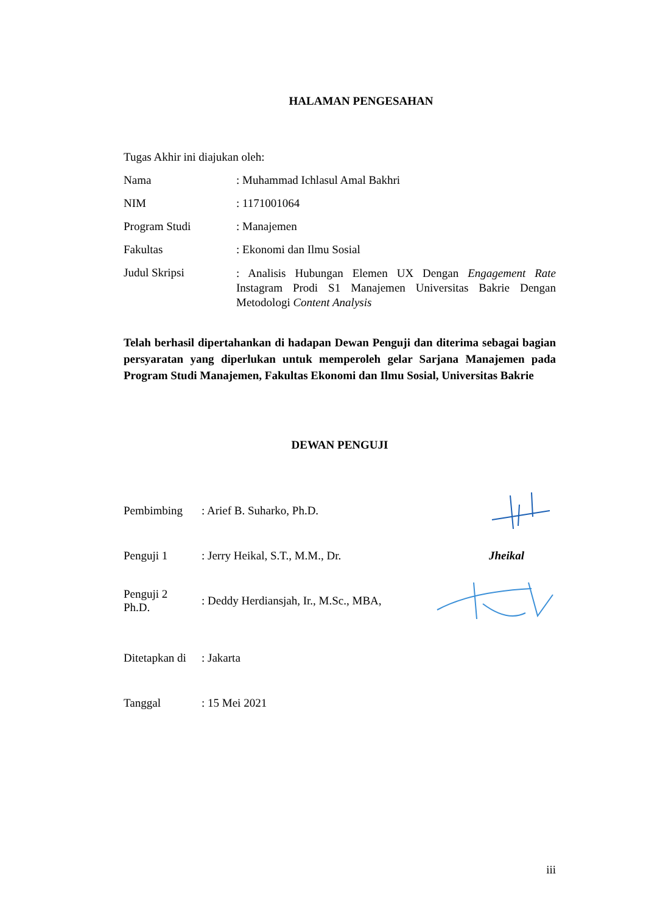HALAMAN PENGESAHAN
Tugas Akhir ini diajukan oleh:
Nama : Muhammad Ichlasul Amal Bakhri
NIM : 1171001064
Program Studi : Manajemen
Fakultas : Ekonomi dan Ilmu Sosial
Judul Skripsi
: Analisis Hubungan Elemen UX Dengan Engagement Rate Instagram Prodi S1 Manajemen Universitas Bakrie Dengan Metodologi Content Analysis
Telah berhasil dipertahankan di hadapan Dewan Penguji dan diterima sebagai bagian persyaratan yang diperlukan untuk memperoleh gelar Sarjana Manajemen pada Program Studi Manajemen, Fakultas Ekonomi dan Ilmu Sosial, Universitas Bakrie
DEWAN PENGUJI
Pembimbing : Arief B. Suharko, Ph.D.
Penguji 1
: Jerry Heikal, S.T., M.M., Dr.
Jheikal
Penguji 2
Ph.D.
: Deddy Herdiansjah, Ir., M.Sc., MBA,
Ditetapkan di
: Jakarta
Tanggal : 15 Mei 2021
iii